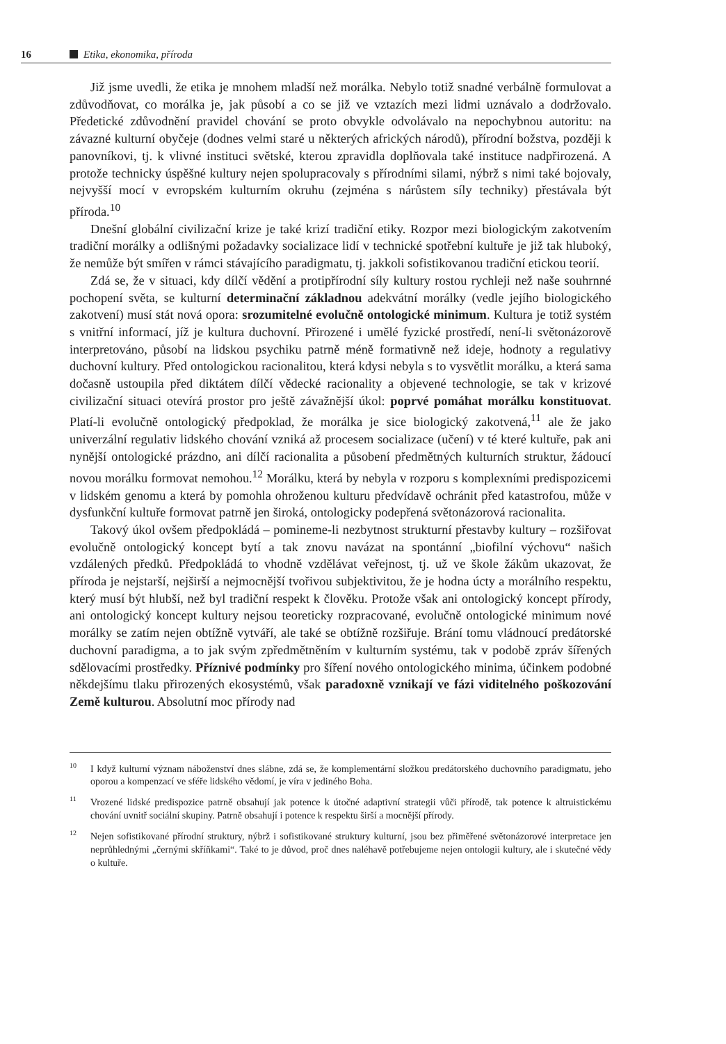16 Etika, ekonomika, příroda
Již jsme uvedli, že etika je mnohem mladší než morálka. Nebylo totiž snadné verbálně formulovat a zdůvodňovat, co morálka je, jak působí a co se již ve vztazích mezi lidmi uznávalo a dodržovalo. Předetické zdůvodnění pravidel chování se proto obvykle odvolávalo na nepochybnou autoritu: na závazné kulturní obyčeje (dodnes velmi staré u některých afrických národů), přírodní božstva, později k panovníkovi, tj. k vlivné instituci světské, kterou zpravidla doplňovala také instituce nadpřirozená. A protože technicky úspěšné kultury nejen spolupracovaly s přírodními silami, nýbrž s nimi také bojovaly, nejvyšší mocí v evropském kulturním okruhu (zejména s nárůstem síly techniky) přestávala být příroda.<sup>10</sup>
Dnešní globální civilizační krize je také krizí tradiční etiky. Rozpor mezi biologickým zakotvením tradiční morálky a odlišnými požadavky socializace lidí v technické spotřební kultuře je již tak hluboký, že nemůže být smířen v rámci stávajícího paradigmatu, tj. jakkoli sofistikovanou tradiční etickou teorií.
Zdá se, že v situaci, kdy dílčí vědění a protipřírodní síly kultury rostou rychleji než naše souhrnné pochopení světa, se kulturní determinační základnou adekvátní morálky (vedle jejího biologického zakotvení) musí stát nová opora: srozumitelné evolučně ontologické minimum. Kultura je totiž systém s vnitřní informací, jíž je kultura duchovní. Přirozené i umělé fyzické prostředí, není-li světonázorově interpretováno, působí na lidskou psychiku patrně méně formativně než ideje, hodnoty a regulativy duchovní kultury. Před ontologickou racionalitou, která kdysi nebyla s to vysvětlit morálku, a která sama dočasně ustoupila před diktátem dílčí vědecké racionality a objevené technologie, se tak v krizové civilizační situaci otevírá prostor pro ještě závažnější úkol: poprvé pomáhat morálku konstituovat. Platí-li evolučně ontologický předpoklad, že morálka je sice biologický zakotvená,<sup>11</sup> ale že jako univerzální regulativ lidského chování vzniká až procesem socializace (učení) v té které kultuře, pak ani nynější ontologické prázdno, ani dílčí racionalita a působení předmětných kulturních struktur, žádoucí novou morálku formovat nemohou.<sup>12</sup> Morálku, která by nebyla v rozporu s komplexními predispozicemi v lidském genomu a která by pomohla ohroženou kulturu předvídavě ochránit před katastrofou, může v dysfunkční kultuře formovat patrně jen široká, ontologicky podepřená světonázorová racionalita.
Takový úkol ovšem předpokládá – pomineme-li nezbytnost strukturní přestavby kultury – rozšiřovat evolučně ontologický koncept bytí a tak znovu navázat na spontánní „biofilní výchovu“ našich vzdálených předků. Předpokládá to vhodně vzdělávat veřejnost, tj. už ve škole žákům ukazovat, že příroda je nejstarší, nejširší a nejmocnější tvořivou subjektivitou, že je hodna úcty a morálního respektu, který musí být hlubší, než byl tradiční respekt k člověku. Protože však ani ontologický koncept přírody, ani ontologický koncept kultury nejsou teoreticky rozpracované, evolučně ontologické minimum nové morálky se zatím nejen obtížně vytváří, ale také se obtížně rozšiřuje. Brání tomu vládnoucí predátorské duchovní paradigma, a to jak svým zpředmětněním v kulturním systému, tak v podobě zpráv šířených sdělovacími prostředky. Příznivé podmínky pro šíření nového ontologického minima, účinkem podobné někdejšímu tlaku přirozených ekosystémů, však paradoxně vznikají ve fázi viditelného poškozování Země kulturou. Absolutní moc přírody nad
<sup>10</sup> I když kulturní význam náboženství dnes slábne, zdá se, že komplementární složkou predátorského duchovního paradigmatu, jeho oporou a kompenzací ve sféře lidského vědomí, je víra v jediného Boha.
<sup>11</sup> Vrozené lidské predispozice patrně obsahují jak potence k útočné adaptivní strategii vůči přírodě, tak potence k altruistickému chování uvnitř sociální skupiny. Patrně obsahují i potence k respektu širší a mocnější přírody.
<sup>12</sup> Nejen sofistikované přírodní struktury, nýbrž i sofistikované struktury kulturní, jsou bez přiměřené světonázorové interpretace jen neprůhlednými „černými skříňkami“. Také to je důvod, proč dnes naléhavě potřebujeme nejen ontologii kultury, ale i skutečné vědy o kultuře.